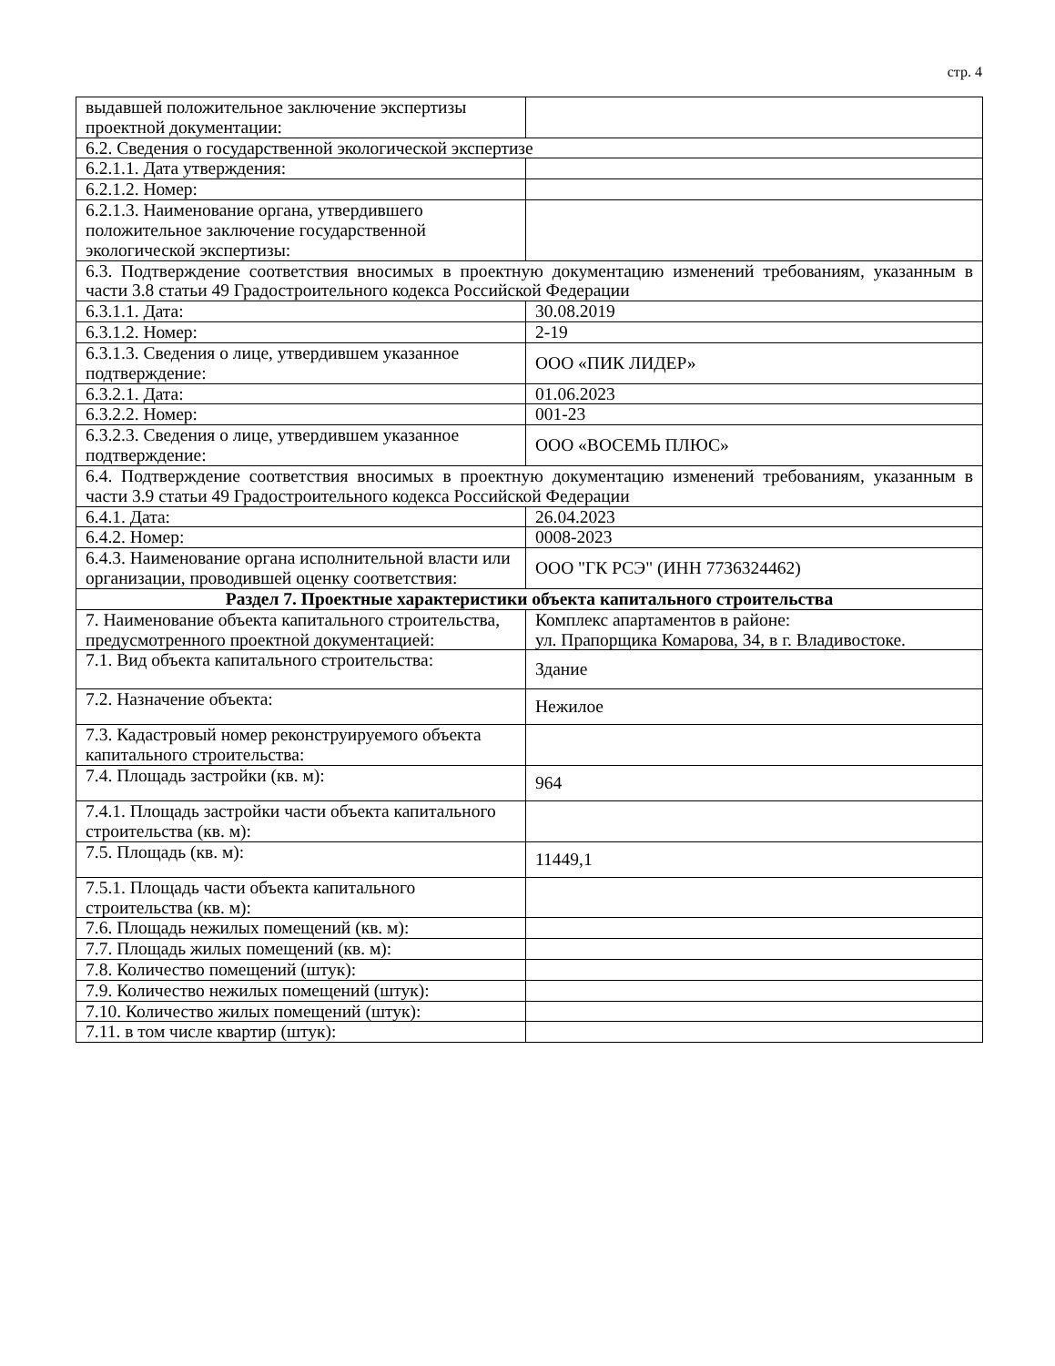стр. 4
| выдавшей положительное заключение экспертизы проектной документации: | |
| 6.2. Сведения о государственной экологической экспертизе | |
| 6.2.1.1. Дата утверждения: | |
| 6.2.1.2. Номер: | |
| 6.2.1.3. Наименование органа, утвердившего положительное заключение государственной экологической экспертизы: | |
| 6.3. Подтверждение соответствия вносимых в проектную документацию изменений требованиям, указанным в части 3.8 статьи 49 Градостроительного кодекса Российской Федерации | |
| 6.3.1.1. Дата: | 30.08.2019 |
| 6.3.1.2. Номер: | 2-19 |
| 6.3.1.3. Сведения о лице, утвердившем указанное подтверждение: | ООО «ПИК ЛИДЕР» |
| 6.3.2.1. Дата: | 01.06.2023 |
| 6.3.2.2. Номер: | 001-23 |
| 6.3.2.3. Сведения о лице, утвердившем указанное подтверждение: | ООО «ВОСЕМЬ ПЛЮС» |
| 6.4. Подтверждение соответствия вносимых в проектную документацию изменений требованиям, указанным в части 3.9 статьи 49 Градостроительного кодекса Российской Федерации | |
| 6.4.1. Дата: | 26.04.2023 |
| 6.4.2. Номер: | 0008-2023 |
| 6.4.3. Наименование органа исполнительной власти или организации, проводившей оценку соответствия: | ООО "ГК РСЭ" (ИНН 7736324462) |
| Раздел 7. Проектные характеристики объекта капитального строительства | |
| 7. Наименование объекта капитального строительства, предусмотренного проектной документацией: | Комплекс апартаментов в районе: ул. Прапорщика Комарова, 34, в г. Владивостоке. |
| 7.1. Вид объекта капитального строительства: | Здание |
| 7.2. Назначение объекта: | Нежилое |
| 7.3. Кадастровый номер реконструируемого объекта капитального строительства: | |
| 7.4. Площадь застройки (кв. м): | 964 |
| 7.4.1. Площадь застройки части объекта капитального строительства (кв. м): | |
| 7.5. Площадь (кв. м): | 11449,1 |
| 7.5.1. Площадь части объекта капитального строительства (кв. м): | |
| 7.6. Площадь нежилых помещений (кв. м): | |
| 7.7. Площадь жилых помещений (кв. м): | |
| 7.8. Количество помещений (штук): | |
| 7.9. Количество нежилых помещений (штук): | |
| 7.10. Количество жилых помещений (штук): | |
| 7.11. в том числе квартир (штук): | |